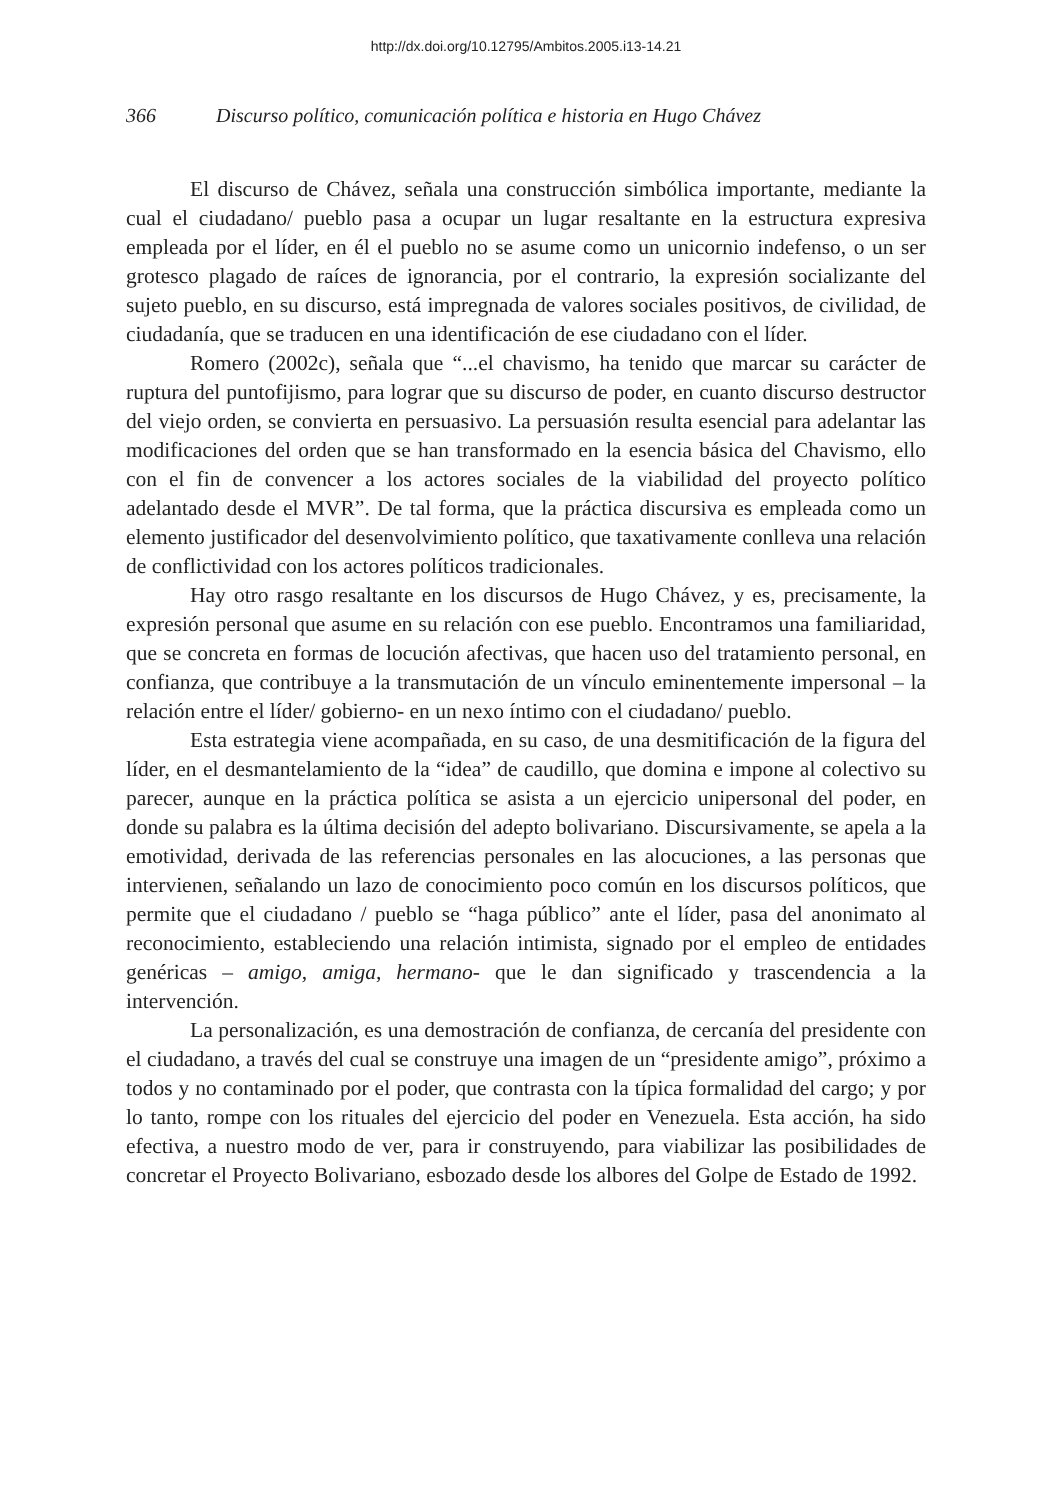http://dx.doi.org/10.12795/Ambitos.2005.i13-14.21
366 Discurso político, comunicación política e historia en Hugo Chávez
El discurso de Chávez, señala una construcción simbólica importante, mediante la cual el ciudadano/ pueblo pasa a ocupar un lugar resaltante en la estructura expresiva empleada por el líder, en él el pueblo no se asume como un unicornio indefenso, o un ser grotesco plagado de raíces de ignorancia, por el contrario, la expresión socializante del sujeto pueblo, en su discurso, está impregnada de valores sociales positivos, de civilidad, de ciudadanía, que se traducen en una identificación de ese ciudadano con el líder.
Romero (2002c), señala que “...el chavismo, ha tenido que marcar su carácter de ruptura del puntofijismo, para lograr que su discurso de poder, en cuanto discurso destructor del viejo orden, se convierta en persuasivo. La persuasión resulta esencial para adelantar las modificaciones del orden que se han transformado en la esencia básica del Chavismo, ello con el fin de convencer a los actores sociales de la viabilidad del proyecto político adelantado desde el MVR”. De tal forma, que la práctica discursiva es empleada como un elemento justificador del desenvolvimiento político, que taxativamente conlleva una relación de conflictividad con los actores políticos tradicionales.
Hay otro rasgo resaltante en los discursos de Hugo Chávez, y es, precisamente, la expresión personal que asume en su relación con ese pueblo. Encontramos una familiaridad, que se concreta en formas de locución afectivas, que hacen uso del tratamiento personal, en confianza, que contribuye a la transmutación de un vínculo eminentemente impersonal – la relación entre el líder/ gobierno- en un nexo íntimo con el ciudadano/ pueblo.
Esta estrategia viene acompañada, en su caso, de una desmitificación de la figura del líder, en el desmantelamiento de la “idea” de caudillo, que domina e impone al colectivo su parecer, aunque en la práctica política se asista a un ejercicio unipersonal del poder, en donde su palabra es la última decisión del adepto bolivariano. Discursivamente, se apela a la emotividad, derivada de las referencias personales en las alocuciones, a las personas que intervienen, señalando un lazo de conocimiento poco común en los discursos políticos, que permite que el ciudadano / pueblo se “haga público” ante el líder, pasa del anonimato al reconocimiento, estableciendo una relación intimista, signado por el empleo de entidades genéricas – amigo, amiga, hermano- que le dan significado y trascendencia a la intervención.
La personalización, es una demostración de confianza, de cercanía del presidente con el ciudadano, a través del cual se construye una imagen de un “presidente amigo”, próximo a todos y no contaminado por el poder, que contrasta con la típica formalidad del cargo; y por lo tanto, rompe con los rituales del ejercicio del poder en Venezuela. Esta acción, ha sido efectiva, a nuestro modo de ver, para ir construyendo, para viabilizar las posibilidades de concretar el Proyecto Bolivariano, esbozado desde los albores del Golpe de Estado de 1992.